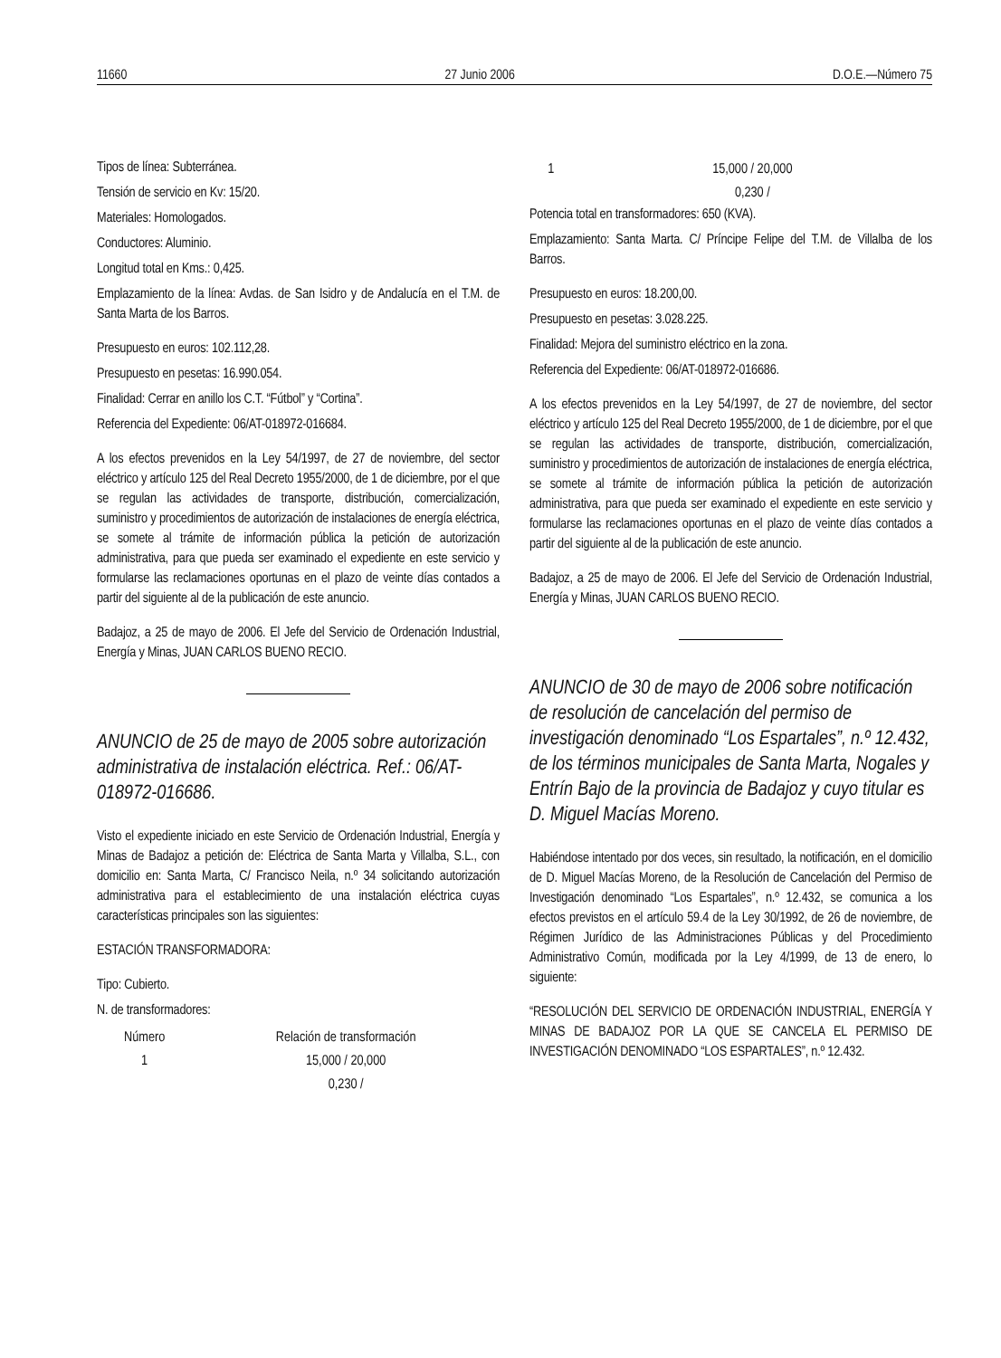11660 27 Junio 2006 D.O.E.—Número 75
Tipos de línea: Subterránea.
Tensión de servicio en Kv: 15/20.
Materiales: Homologados.
Conductores: Aluminio.
Longitud total en Kms.: 0,425.
Emplazamiento de la línea: Avdas. de San Isidro y de Andalucía en el T.M. de Santa Marta de los Barros.
Presupuesto en euros: 102.112,28.
Presupuesto en pesetas: 16.990.054.
Finalidad: Cerrar en anillo los C.T. “Fútbol” y “Cortina”.
Referencia del Expediente: 06/AT-018972-016684.
A los efectos prevenidos en la Ley 54/1997, de 27 de noviembre, del sector eléctrico y artículo 125 del Real Decreto 1955/2000, de 1 de diciembre, por el que se regulan las actividades de transporte, distribución, comercialización, suministro y procedimientos de autorización de instalaciones de energía eléctrica, se somete al trámite de información pública la petición de autorización administrativa, para que pueda ser examinado el expediente en este servicio y formularse las reclamaciones oportunas en el plazo de veinte días contados a partir del siguiente al de la publicación de este anuncio.
Badajoz, a 25 de mayo de 2006. El Jefe del Servicio de Ordenación Industrial, Energía y Minas, JUAN CARLOS BUENO RECIO.
ANUNCIO de 25 de mayo de 2005 sobre autorización administrativa de instalación eléctrica. Ref.: 06/AT-018972-016686.
Visto el expediente iniciado en este Servicio de Ordenación Industrial, Energía y Minas de Badajoz a petición de: Eléctrica de Santa Marta y Villalba, S.L., con domicilio en: Santa Marta, C/ Francisco Neila, n.º 34 solicitando autorización administrativa para el establecimiento de una instalación eléctrica cuyas características principales son las siguientes:
ESTACIÓN TRANSFORMADORA:
Tipo: Cubierto.
N. de transformadores:
| Número | Relación de transformación |
| --- | --- |
| 1 | 15,000 / 20,000 |
| | 0,230 / |
| 1 | 15,000 / 20,000 |
| | 0,230 / |
Potencia total en transformadores: 650 (KVA).
Emplazamiento: Santa Marta. C/ Príncipe Felipe del T.M. de Villalba de los Barros.
Presupuesto en euros: 18.200,00.
Presupuesto en pesetas: 3.028.225.
Finalidad: Mejora del suministro eléctrico en la zona.
Referencia del Expediente: 06/AT-018972-016686.
A los efectos prevenidos en la Ley 54/1997, de 27 de noviembre, del sector eléctrico y artículo 125 del Real Decreto 1955/2000, de 1 de diciembre, por el que se regulan las actividades de transporte, distribución, comercialización, suministro y procedimientos de autorización de instalaciones de energía eléctrica, se somete al trámite de información pública la petición de autorización administrativa, para que pueda ser examinado el expediente en este servicio y formularse las reclamaciones oportunas en el plazo de veinte días contados a partir del siguiente al de la publicación de este anuncio.
Badajoz, a 25 de mayo de 2006. El Jefe del Servicio de Ordenación Industrial, Energía y Minas, JUAN CARLOS BUENO RECIO.
ANUNCIO de 30 de mayo de 2006 sobre notificación de resolución de cancelación del permiso de investigación denominado “Los Espartales”, n.º 12.432, de los términos municipales de Santa Marta, Nogales y Entrín Bajo de la provincia de Badajoz y cuyo titular es D. Miguel Macías Moreno.
Habiéndose intentado por dos veces, sin resultado, la notificación, en el domicilio de D. Miguel Macías Moreno, de la Resolución de Cancelación del Permiso de Investigación denominado “Los Espartales”, n.º 12.432, se comunica a los efectos previstos en el artículo 59.4 de la Ley 30/1992, de 26 de noviembre, de Régimen Jurídico de las Administraciones Públicas y del Procedimiento Administrativo Común, modificada por la Ley 4/1999, de 13 de enero, lo siguiente:
“RESOLUCIÓN DEL SERVICIO DE ORDENACIÓN INDUSTRIAL, ENERGÍA Y MINAS DE BADAJOZ POR LA QUE SE CANCELA EL PERMISO DE INVESTIGACIÓN DENOMINADO “LOS ESPARTALES”, n.º 12.432.